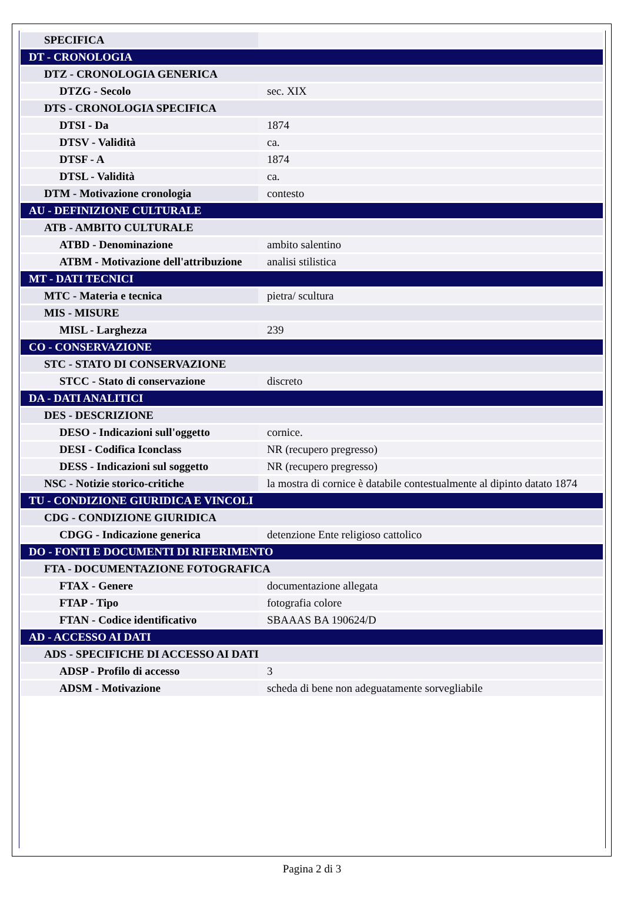| SPECIFICA | |
| DT - CRONOLOGIA | |
| DTZ - CRONOLOGIA GENERICA | |
| DTZG - Secolo | sec. XIX |
| DTS - CRONOLOGIA SPECIFICA | |
| DTSI - Da | 1874 |
| DTSV - Validità | ca. |
| DTSF - A | 1874 |
| DTSL - Validità | ca. |
| DTM - Motivazione cronologia | contesto |
| AU - DEFINIZIONE CULTURALE | |
| ATB - AMBITO CULTURALE | |
| ATBD - Denominazione | ambito salentino |
| ATBM - Motivazione dell'attribuzione | analisi stilistica |
| MT - DATI TECNICI | |
| MTC - Materia e tecnica | pietra/ scultura |
| MIS - MISURE | |
| MISL - Larghezza | 239 |
| CO - CONSERVAZIONE | |
| STC - STATO DI CONSERVAZIONE | |
| STCC - Stato di conservazione | discreto |
| DA - DATI ANALITICI | |
| DES - DESCRIZIONE | |
| DESO - Indicazioni sull'oggetto | cornice. |
| DESI - Codifica Iconclass | NR (recupero pregresso) |
| DESS - Indicazioni sul soggetto | NR (recupero pregresso) |
| NSC - Notizie storico-critiche | la mostra di cornice è databile contestualmente al dipinto datato 1874 |
| TU - CONDIZIONE GIURIDICA E VINCOLI | |
| CDG - CONDIZIONE GIURIDICA | |
| CDGG - Indicazione generica | detenzione Ente religioso cattolico |
| DO - FONTI E DOCUMENTI DI RIFERIMENTO | |
| FTA - DOCUMENTAZIONE FOTOGRAFICA | |
| FTAX - Genere | documentazione allegata |
| FTAP - Tipo | fotografia colore |
| FTAN - Codice identificativo | SBAAAS BA 190624/D |
| AD - ACCESSO AI DATI | |
| ADS - SPECIFICHE DI ACCESSO AI DATI | |
| ADSP - Profilo di accesso | 3 |
| ADSM - Motivazione | scheda di bene non adeguatamente sorvegliabile |
Pagina 2 di 3